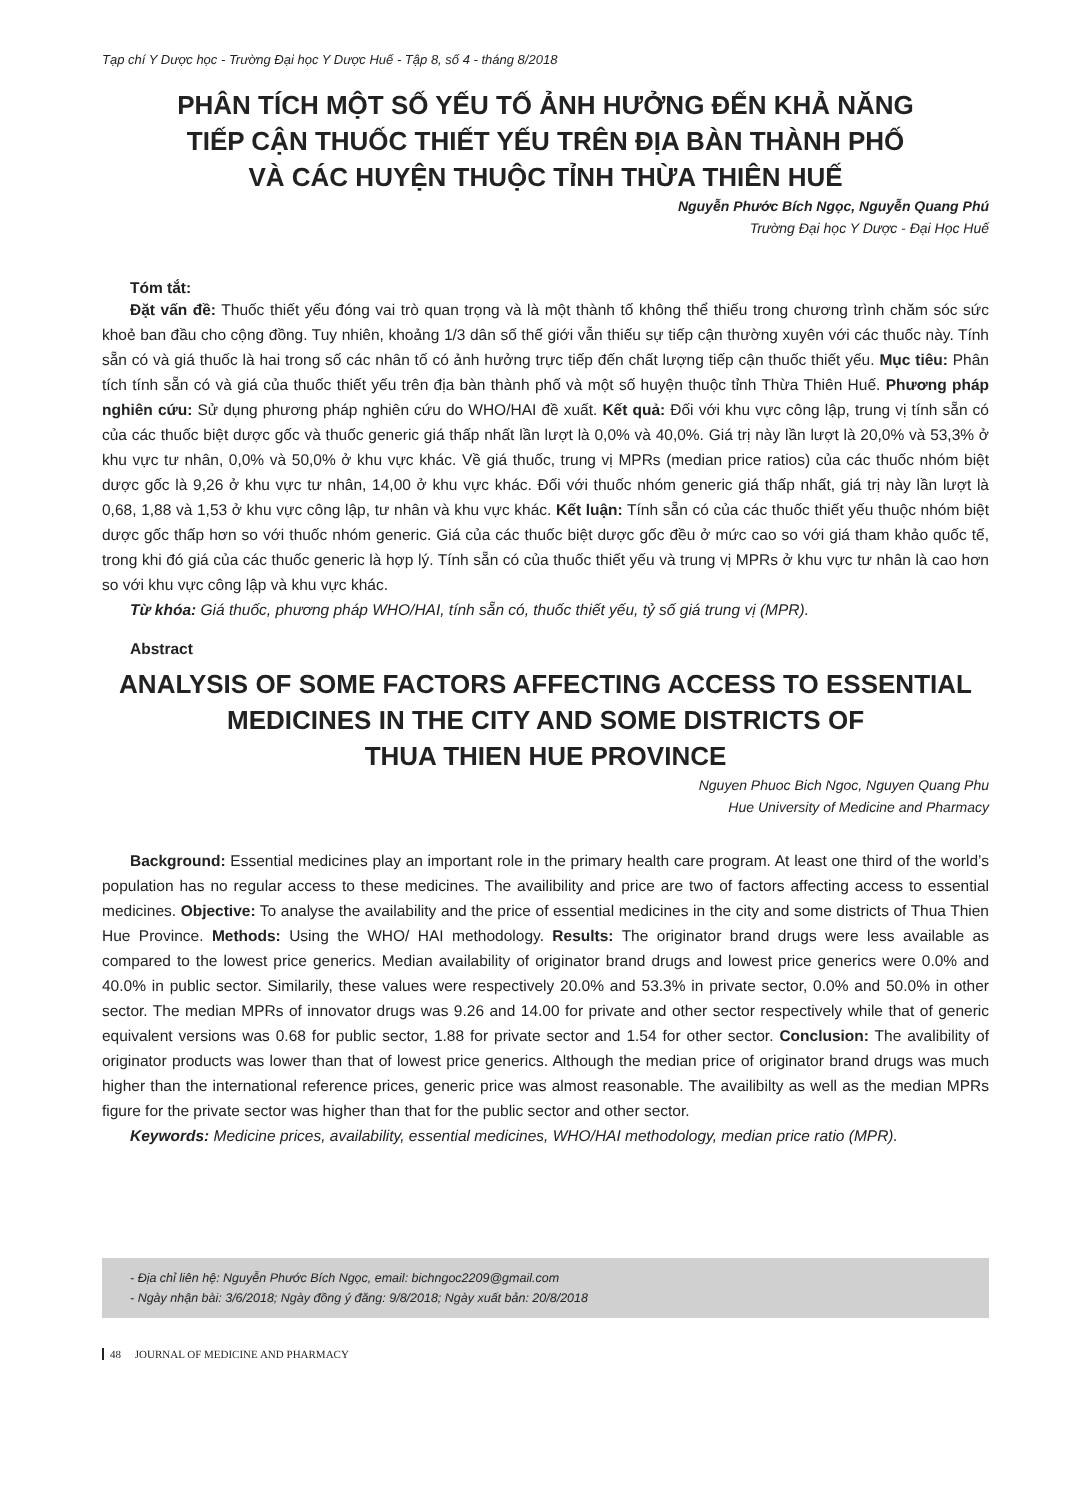Tạp chí Y Dược học - Trường Đại học Y Dược Huế - Tập 8, số 4 - tháng 8/2018
PHÂN TÍCH MỘT SỐ YẾU TỐ ẢNH HƯỞNG ĐẾN KHẢ NĂNG
TIẾP CẬN THUỐC THIẾT YẾU TRÊN ĐỊA BÀN THÀNH PHỐ
VÀ CÁC HUYỆN THUỘC TỈNH THỪA THIÊN HUẾ
Nguyễn Phước Bích Ngọc, Nguyễn Quang Phú
Trường Đại học Y Dược - Đại Học Huế
Tóm tắt:
Đặt vấn đề: Thuốc thiết yếu đóng vai trò quan trọng và là một thành tố không thể thiếu trong chương trình chăm sóc sức khoẻ ban đầu cho cộng đồng. Tuy nhiên, khoảng 1/3 dân số thế giới vẫn thiếu sự tiếp cận thường xuyên với các thuốc này. Tính sẵn có và giá thuốc là hai trong số các nhân tố có ảnh hưởng trực tiếp đến chất lượng tiếp cận thuốc thiết yếu. Mục tiêu: Phân tích tính sẵn có và giá của thuốc thiết yếu trên địa bàn thành phố và một số huyện thuộc tỉnh Thừa Thiên Huế. Phương pháp nghiên cứu: Sử dụng phương pháp nghiên cứu do WHO/HAI đề xuất. Kết quả: Đối với khu vực công lập, trung vị tính sẵn có của các thuốc biệt dược gốc và thuốc generic giá thấp nhất lần lượt là 0,0% và 40,0%. Giá trị này lần lượt là 20,0% và 53,3% ở khu vực tư nhân, 0,0% và 50,0% ở khu vực khác. Về giá thuốc, trung vị MPRs (median price ratios) của các thuốc nhóm biệt dược gốc là 9,26 ở khu vực tư nhân, 14,00 ở khu vực khác. Đối với thuốc nhóm generic giá thấp nhất, giá trị này lần lượt là 0,68, 1,88 và 1,53 ở khu vực công lập, tư nhân và khu vực khác. Kết luận: Tính sẵn có của các thuốc thiết yếu thuộc nhóm biệt dược gốc thấp hơn so với thuốc nhóm generic. Giá của các thuốc biệt dược gốc đều ở mức cao so với giá tham khảo quốc tế, trong khi đó giá của các thuốc generic là hợp lý. Tính sẵn có của thuốc thiết yếu và trung vị MPRs ở khu vực tư nhân là cao hơn so với khu vực công lập và khu vực khác.
Từ khóa: Giá thuốc, phương pháp WHO/HAI, tính sẵn có, thuốc thiết yếu, tỷ số giá trung vị (MPR).
Abstract
ANALYSIS OF SOME FACTORS AFFECTING ACCESS TO ESSENTIAL
MEDICINES IN THE CITY AND SOME DISTRICTS OF
THUA THIEN HUE PROVINCE
Nguyen Phuoc Bich Ngoc, Nguyen Quang Phu
Hue University of Medicine and Pharmacy
Background: Essential medicines play an important role in the primary health care program. At least one third of the world’s population has no regular access to these medicines. The availibility and price are two of factors affecting access to essential medicines. Objective: To analyse the availability and the price of essential medicines in the city and some districts of Thua Thien Hue Province. Methods: Using the WHO/ HAI methodology. Results: The originator brand drugs were less available as compared to the lowest price generics. Median availability of originator brand drugs and lowest price generics were 0.0% and 40.0% in public sector. Similarily, these values were respectively 20.0% and 53.3% in private sector, 0.0% and 50.0% in other sector. The median MPRs of innovator drugs was 9.26 and 14.00 for private and other sector respectively while that of generic equivalent versions was 0.68 for public sector, 1.88 for private sector and 1.54 for other sector. Conclusion: The avalibility of originator products was lower than that of lowest price generics. Although the median price of originator brand drugs was much higher than the international reference prices, generic price was almost reasonable. The availibilty as well as the median MPRs figure for the private sector was higher than that for the public sector and other sector.
Keywords: Medicine prices, availability, essential medicines, WHO/HAI methodology, median price ratio (MPR).
- Địa chỉ liên hệ: Nguyễn Phước Bích Ngọc, email: bichngoc2209@gmail.com
- Ngày nhận bài: 3/6/2018; Ngày đồng ý đăng: 9/8/2018; Ngày xuất bản: 20/8/2018
48 JOURNAL OF MEDICINE AND PHARMACY